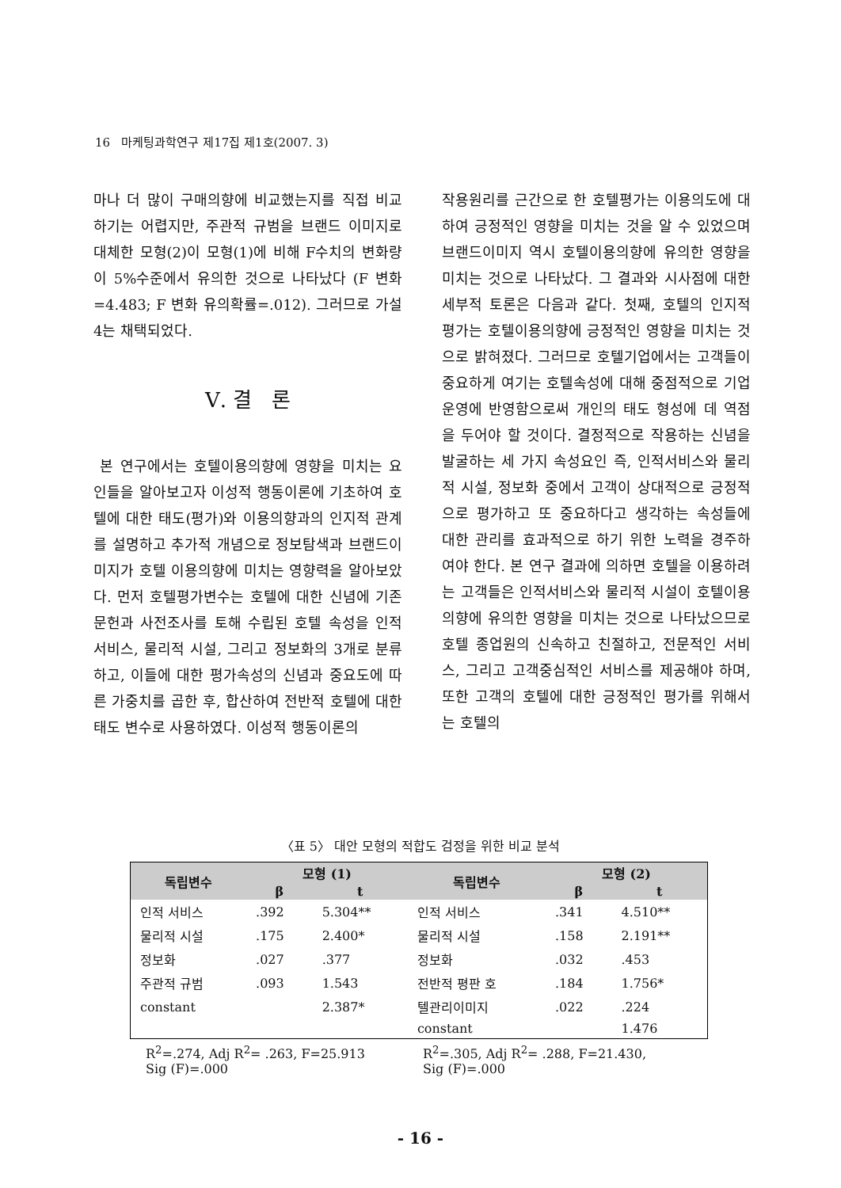16 마케팅과학연구 제17집 제1호(2007. 3)
마나 더 많이 구매의향에 비교했는지를 직접 비교하기는 어렵지만, 주관적 규범을 브랜드 이미지로 대체한 모형(2)이 모형(1)에 비해 F수치의 변화량이 5%수준에서 유의한 것으로 나타났다 (F 변화=4.483; F 변화 유의확률=.012). 그러므로 가설 4는 채택되었다.
Ⅴ. 결 론
본 연구에서는 호텔이용의향에 영향을 미치는 요인들을 알아보고자 이성적 행동이론에 기초하여 호텔에 대한 태도(평가)와 이용의향과의 인지적 관계를 설명하고 추가적 개념으로 정보탐색과 브랜드이미지가 호텔 이용의향에 미치는 영향력을 알아보았다. 먼저 호텔평가변수는 호텔에 대한 신념에 기존 문헌과 사전조사를 토해 수립된 호텔 속성을 인적 서비스, 물리적 시설, 그리고 정보화의 3개로 분류하고, 이들에 대한 평가속성의 신념과 중요도에 따른 가중치를 곱한 후, 합산하여 전반적 호텔에 대한 태도 변수로 사용하였다. 이성적 행동이론의
작용원리를 근간으로 한 호텔평가는 이용의도에 대하여 긍정적인 영향을 미치는 것을 알 수 있었으며 브랜드이미지 역시 호텔이용의향에 유의한 영향을 미치는 것으로 나타났다. 그 결과와 시사점에 대한 세부적 토론은 다음과 같다. 첫째, 호텔의 인지적 평가는 호텔이용의향에 긍정적인 영향을 미치는 것으로 밝혀졌다. 그러므로 호텔기업에서는 고객들이 중요하게 여기는 호텔속성에 대해 중점적으로 기업운영에 반영함으로써 개인의 태도 형성에 데 역점을 두어야 할 것이다. 결정적으로 작용하는 신념을 발굴하는 세 가지 속성요인 즉, 인적서비스와 물리적 시설, 정보화 중에서 고객이 상대적으로 긍정적으로 평가하고 또 중요하다고 생각하는 속성들에 대한 관리를 효과적으로 하기 위한 노력을 경주하여야 한다. 본 연구 결과에 의하면 호텔을 이용하려는 고객들은 인적서비스와 물리적 시설이 호텔이용의향에 유의한 영향을 미치는 것으로 나타났으므로 호텔 종업원의 신속하고 친절하고, 전문적인 서비스, 그리고 고객중심적인 서비스를 제공해야 하며, 또한 고객의 호텔에 대한 긍정적인 평가를 위해서는 호텔의
〈표 5〉 대안 모형의 적합도 검정을 위한 비교 분석
| 독립변수 | 모형 (1) | | 독립변수 | 모형 (2) | |
| --- | --- | --- | --- | --- | --- |
| | β | t | | β | t |
| 인적 서비스 | .392 | 5.304** | 인적 서비스 | .341 | 4.510** |
| 물리적 시설 | .175 | 2.400* | 물리적 시설 | .158 | 2.191** |
| 정보화 | .027 | .377 | 정보화 | .032 | .453 |
| 주관적 규범 | .093 | 1.543 | 전반적 평판 호 | .184 | 1.756* |
| constant | | 2.387* | 텔관리이미지 | .022 | .224 |
| | | | constant | | 1.476 |
R<sup>2</sup>=.274, Adj R<sup>2</sup>= .263, F=25.913
Sig (F)=.000
R<sup>2</sup>=.305, Adj R<sup>2</sup>= .288, F=21.430,
Sig (F)=.000
- 16 -